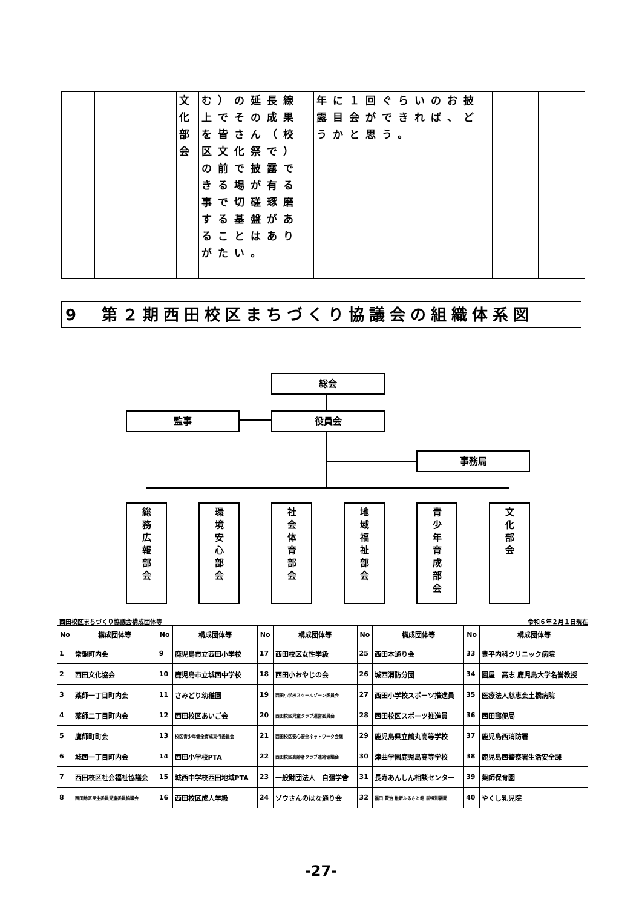| | | 文 化 部 会 | む）の延長線上でその成果を皆さん（校区文化祭で）の前で披露できる場が有る事で切磋琢磨する基盤があることはありがたい。 | 年に１回ぐらいのお披露目会ができれば、どうかと思う。 | | |
9　第２期西田校区まちづくり協議会の組織体系図
総会
監事 役員会
事務局
総
務
広
報
部
会
環
境
安
心
部
会
社
会
体
育
部
会
地
域
福
祉
部
会
青
少
年
育
成
部
会
文
化
部
会
西田校区まちづくり協議会構成団体等 令和６年２月１日現在
| No | 構成団体等 | No | 構成団体等 | No | 構成団体等 | No | 構成団体等 | No | 構成団体等 |
| --- | --- | --- | --- | --- | --- | --- | --- | --- | --- |
| 1 | 常盤町内会 | 9 | 鹿児島市立西田小学校 | 17 | 西田校区女性学級 | 25 | 西田本通り会 | 33 | 豊平内科クリニック病院 |
| 2 | 西田文化協会 | 10 | 鹿児島市立城西中学校 | 18 | 西田小おやじの会 | 26 | 城西消防分団 | 34 | 園屋 高志 鹿児島大学名誉教授 |
| 3 | 薬師一丁目町内会 | 11 | さみどり幼稚園 | 19 | 西田小学校スクールゾーン委員会 | 27 | 西田小学校スポーツ推進員 | 35 | 医療法人慈恵会土橋病院 |
| 4 | 薬師二丁目町内会 | 12 | 西田校区あいご会 | 20 | 西田校区児童クラブ運営委員会 | 28 | 西田校区スポーツ推進員 | 36 | 西田郵便局 |
| 5 | 鷹師町町会 | 13 | 校区青少年健全育成実行委員会 | 21 | 西田校区安心安全ネットワーク会議 | 29 | 鹿児島県立鶴丸高等学校 | 37 | 鹿児島西消防署 |
| 6 | 城西一丁目町内会 | 14 | 西田小学校PTA | 22 | 西田校区高齢者クラブ連絡協議会 | 30 | 津曲学園鹿児島高等学校 | 38 | 鹿児島西警察署生活安全課 |
| 7 | 西田校区社会福祉協議会 | 15 | 城西中学校西田地域PTA | 23 | 一般財団法人 自彊学舎 | 31 | 長寿あんしん相談センター | 39 | 薬師保育園 |
| 8 | 西田地区民生委員児童委員協議会 | 16 | 西田校区成人学級 | 24 | ゾウさんのはな通り会 | 32 | 福田 賢治 維新ふるさと館 前特別顧問 | 40 | やくし乳児院 |
-27-